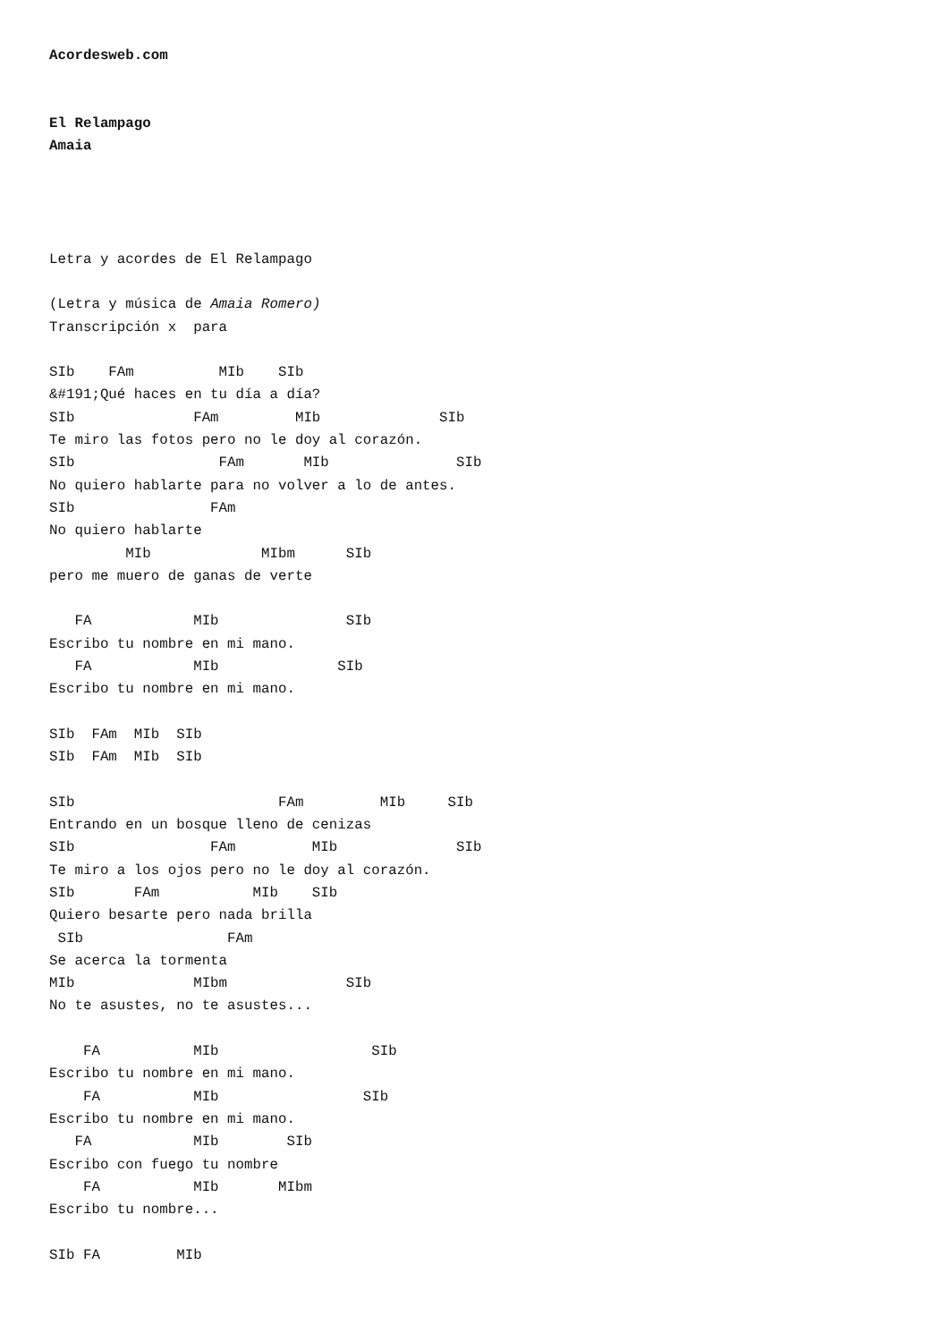Acordesweb.com


El Relampago
Amaia




Letra y acordes de El Relampago

(Letra y música de Amaia Romero)
Transcripción x  para

SIb    FAm          MIb    SIb
&#191;Qué haces en tu día a día?
SIb              FAm         MIb              SIb
Te miro las fotos pero no le doy al corazón.
SIb                 FAm       MIb               SIb
No quiero hablarte para no volver a lo de antes.
SIb                FAm
No quiero hablarte
         MIb             MIbm      SIb
pero me muero de ganas de verte

   FA            MIb               SIb
Escribo tu nombre en mi mano.
   FA            MIb              SIb
Escribo tu nombre en mi mano.

SIb  FAm  MIb  SIb
SIb  FAm  MIb  SIb

SIb                        FAm         MIb     SIb
Entrando en un bosque lleno de cenizas
SIb                FAm         MIb              SIb
Te miro a los ojos pero no le doy al corazón.
SIb       FAm           MIb    SIb
Quiero besarte pero nada brilla
 SIb                 FAm
Se acerca la tormenta
MIb              MIbm              SIb
No te asustes, no te asustes...

    FA           MIb                  SIb
Escribo tu nombre en mi mano.
    FA           MIb                 SIb
Escribo tu nombre en mi mano.
   FA            MIb        SIb
Escribo con fuego tu nombre
    FA           MIb       MIbm
Escribo tu nombre...

SIb FA         MIb